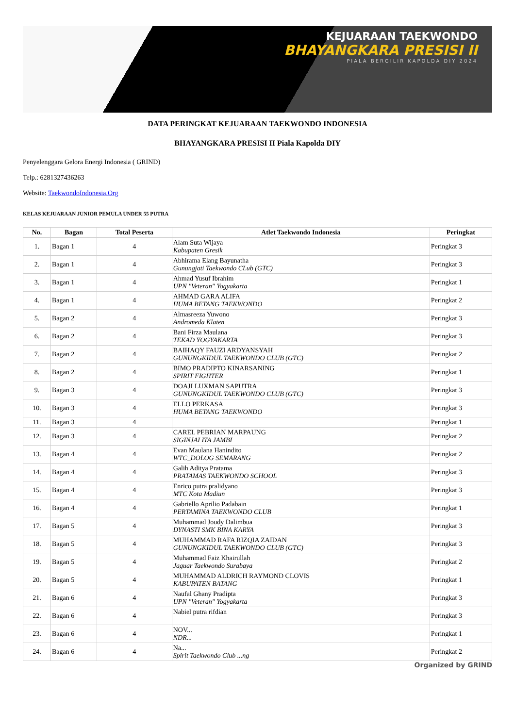KEJUARAAN TAEKWONDO
BHAYANGKARA PRESISI II
PIALA BERGILIR KAPOLDA DIY 2024
DATA PERINGKAT KEJUARAAN TAEKWONDO INDONESIA
BHAYANGKARA PRESISI II Piala Kapolda DIY
Penyelenggara Gelora Energi Indonesia ( GRIND)
Telp.: 6281327436263
Website: TaekwondoIndonesia.Org
KELAS KEJUARAAN JUNIOR PEMULA UNDER 55 PUTRA
| No. | Bagan | Total Peserta | Atlet Taekwondo Indonesia | Peringkat |
| --- | --- | --- | --- | --- |
| 1. | Bagan 1 | 4 | Alam Suta Wijaya Kabupaten Gresik | Peringkat 3 |
| 2. | Bagan 1 | 4 | Abhirama Elang Bayunatha Gunungjati Taekwondo CLub (GTC) | Peringkat 3 |
| 3. | Bagan 1 | 4 | Ahmad Yusuf Ibrahim UPN "Veteran" Yogyakarta | Peringkat 1 |
| 4. | Bagan 1 | 4 | AHMAD GARA ALIFA HUMA BETANG TAEKWONDO | Peringkat 2 |
| 5. | Bagan 2 | 4 | Almasreeza Yuwono Andromeda Klaten | Peringkat 3 |
| 6. | Bagan 2 | 4 | Bani Firza Maulana TEKAD YOGYAKARTA | Peringkat 3 |
| 7. | Bagan 2 | 4 | BAIHAQY FAUZI ARDYANSYAH GUNUNGKIDUL TAEKWONDO CLUB (GTC) | Peringkat 2 |
| 8. | Bagan 2 | 4 | BIMO PRADIPTO KINARSANING SPIRIT FIGHTER | Peringkat 1 |
| 9. | Bagan 3 | 4 | DOAJI LUXMAN SAPUTRA GUNUNGKIDUL TAEKWONDO CLUB (GTC) | Peringkat 3 |
| 10. | Bagan 3 | 4 | ELLO PERKASA HUMA BETANG TAEKWONDO | Peringkat 3 |
| 11. | Bagan 3 | 4 | | Peringkat 1 |
| 12. | Bagan 3 | 4 | CAREL PEBRIAN MARPAUNG SIGINJAI ITA JAMBI | Peringkat 2 |
| 13. | Bagan 4 | 4 | Evan Maulana Hanindito WTC_DOLOG SEMARANG | Peringkat 2 |
| 14. | Bagan 4 | 4 | Galih Aditya Pratama PRATAMAS TAEKWONDO SCHOOL | Peringkat 3 |
| 15. | Bagan 4 | 4 | Enrico putra pralidyano MTC Kota Madiun | Peringkat 3 |
| 16. | Bagan 4 | 4 | Gabriello Aprilio Padabain PERTAMINA TAEKWONDO CLUB | Peringkat 1 |
| 17. | Bagan 5 | 4 | Muhammad Joudy Dalimbua DYNASTI SMK BINA KARYA | Peringkat 3 |
| 18. | Bagan 5 | 4 | MUHAMMAD RAFA RIZQIA ZAIDAN GUNUNGKIDUL TAEKWONDO CLUB (GTC) | Peringkat 3 |
| 19. | Bagan 5 | 4 | Muhammad Faiz Khairullah Jaguar Taekwondo Surabaya | Peringkat 2 |
| 20. | Bagan 5 | 4 | MUHAMMAD ALDRICH RAYMOND CLOVIS KABUPATEN BATANG | Peringkat 1 |
| 21. | Bagan 6 | 4 | Naufal Ghany Pradipta UPN "Veteran" Yogyakarta | Peringkat 3 |
| 22. | Bagan 6 | 4 | Nabiel putra rifdian | Peringkat 3 |
| 23. | Bagan 6 | 4 | NOV... NDR... | Peringkat 1 |
| 24. | Bagan 6 | 4 | Na... Spirit Taekwondo Club ...ng | Peringkat 2 |
Organized by GRIND